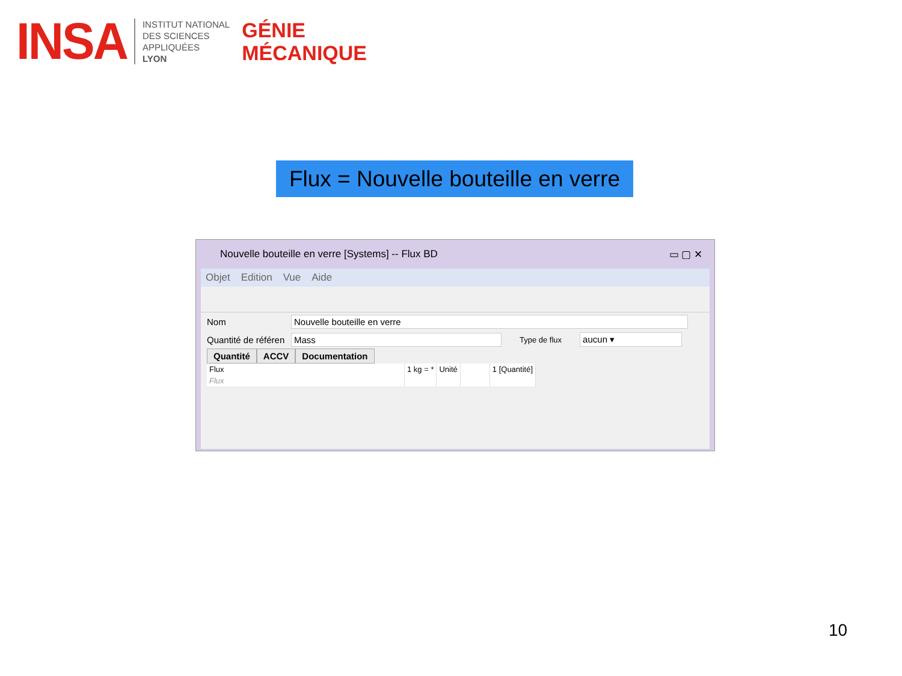INSA
INSTITUT NATIONAL
DES SCIENCES
APPLIQUÉES
LYON
GÉNIE
MÉCANIQUE
Flux = Nouvelle bouteille en verre
Nouvelle bouteille en verre [Systems] -- Flux BD ▭ ▢ ✕
Objet Edition Vue Aide
Nom Nouvelle bouteille en verre
Quantité de référen Mass Type de flux aucun ▾
Quantité ACCV Documentation
| Flux | 1 kg = * | Unité | | 1 [Quantité] |
| --- | --- | --- | --- | --- |
| Flux | | | | |
10